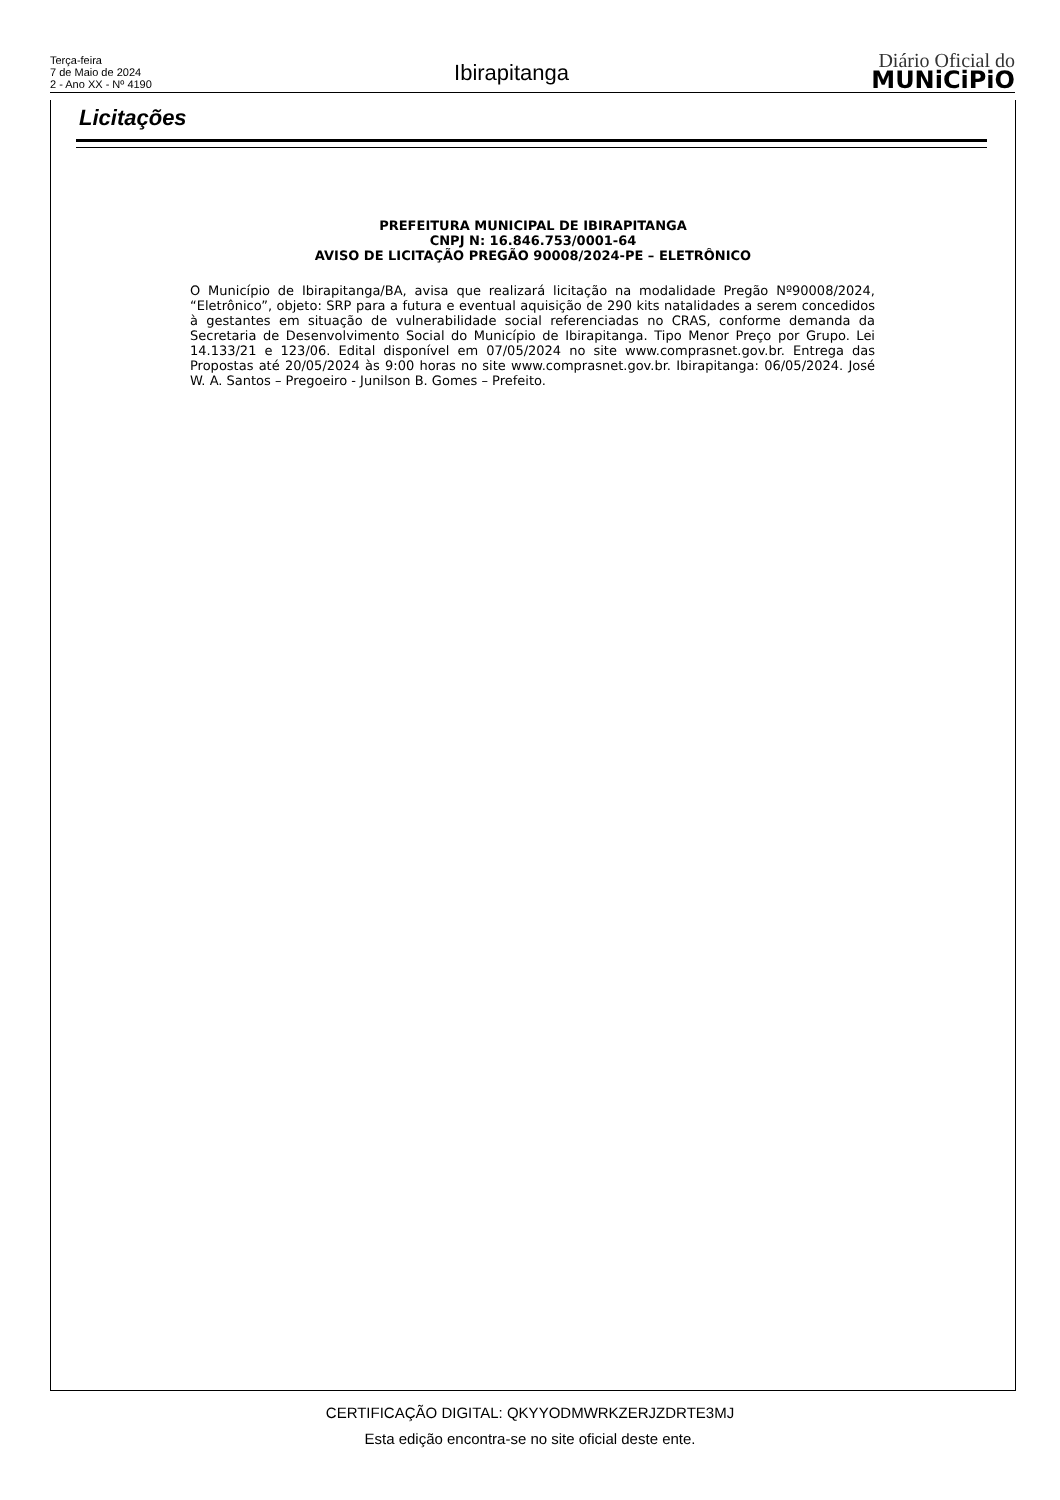Terça-feira
7 de Maio de 2024
2 - Ano XX - Nº 4190
Ibirapitanga
Diário Oficial do
MUNiCiPiO
Licitações
PREFEITURA MUNICIPAL DE IBIRAPITANGA
CNPJ N: 16.846.753/0001-64
AVISO DE LICITAÇÃO PREGÃO 90008/2024-PE – ELETRÔNICO
O Município de Ibirapitanga/BA, avisa que realizará licitação na modalidade Pregão Nº90008/2024, “Eletrônico”, objeto: SRP para a futura e eventual aquisição de 290 kits natalidades a serem concedidos à gestantes em situação de vulnerabilidade social referenciadas no CRAS, conforme demanda da Secretaria de Desenvolvimento Social do Município de Ibirapitanga. Tipo Menor Preço por Grupo. Lei 14.133/21 e 123/06. Edital disponível em 07/05/2024 no site www.comprasnet.gov.br. Entrega das Propostas até 20/05/2024 às 9:00 horas no site www.comprasnet.gov.br. Ibirapitanga: 06/05/2024. José W. A. Santos – Pregoeiro - Junilson B. Gomes – Prefeito.
CERTIFICAÇÃO DIGITAL: QKYYODMWRKZERJZDRTE3MJ
Esta edição encontra-se no site oficial deste ente.